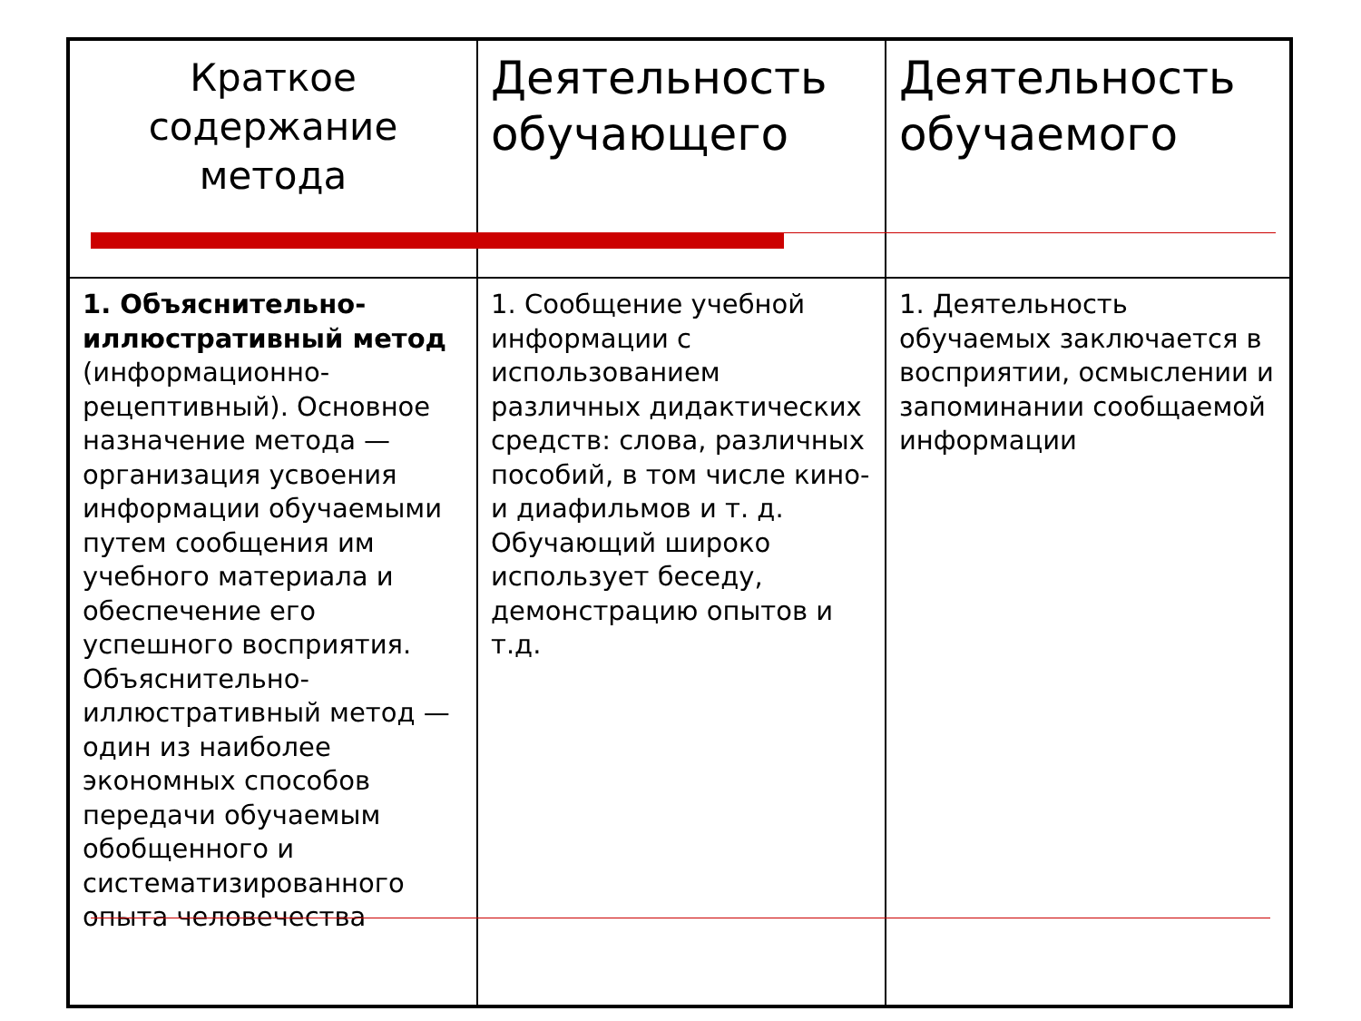| Краткое содержание метода | Деятельность обучающего | Деятельность обучаемого |
| 1. Объяснительно-иллюстративный метод (информационно-рецептивный). Основное назначение метода — организация усвоения информации обучаемыми путем сообщения им учебного материала и обеспечение его успешного восприятия. Объяснительно-иллюстративный метод — один из наиболее экономных способов передачи обучаемым обобщенного и систематизированного опыта человечества | 1. Сообщение учебной информации с использованием различных дидактических средств: слова, различных пособий, в том числе кино- и диафильмов и т. д. Обучающий широко использует беседу, демонстрацию опытов и т.д. | 1. Деятельность обучаемых заключается в восприятии, осмыслении и запоминании сообщаемой информации |